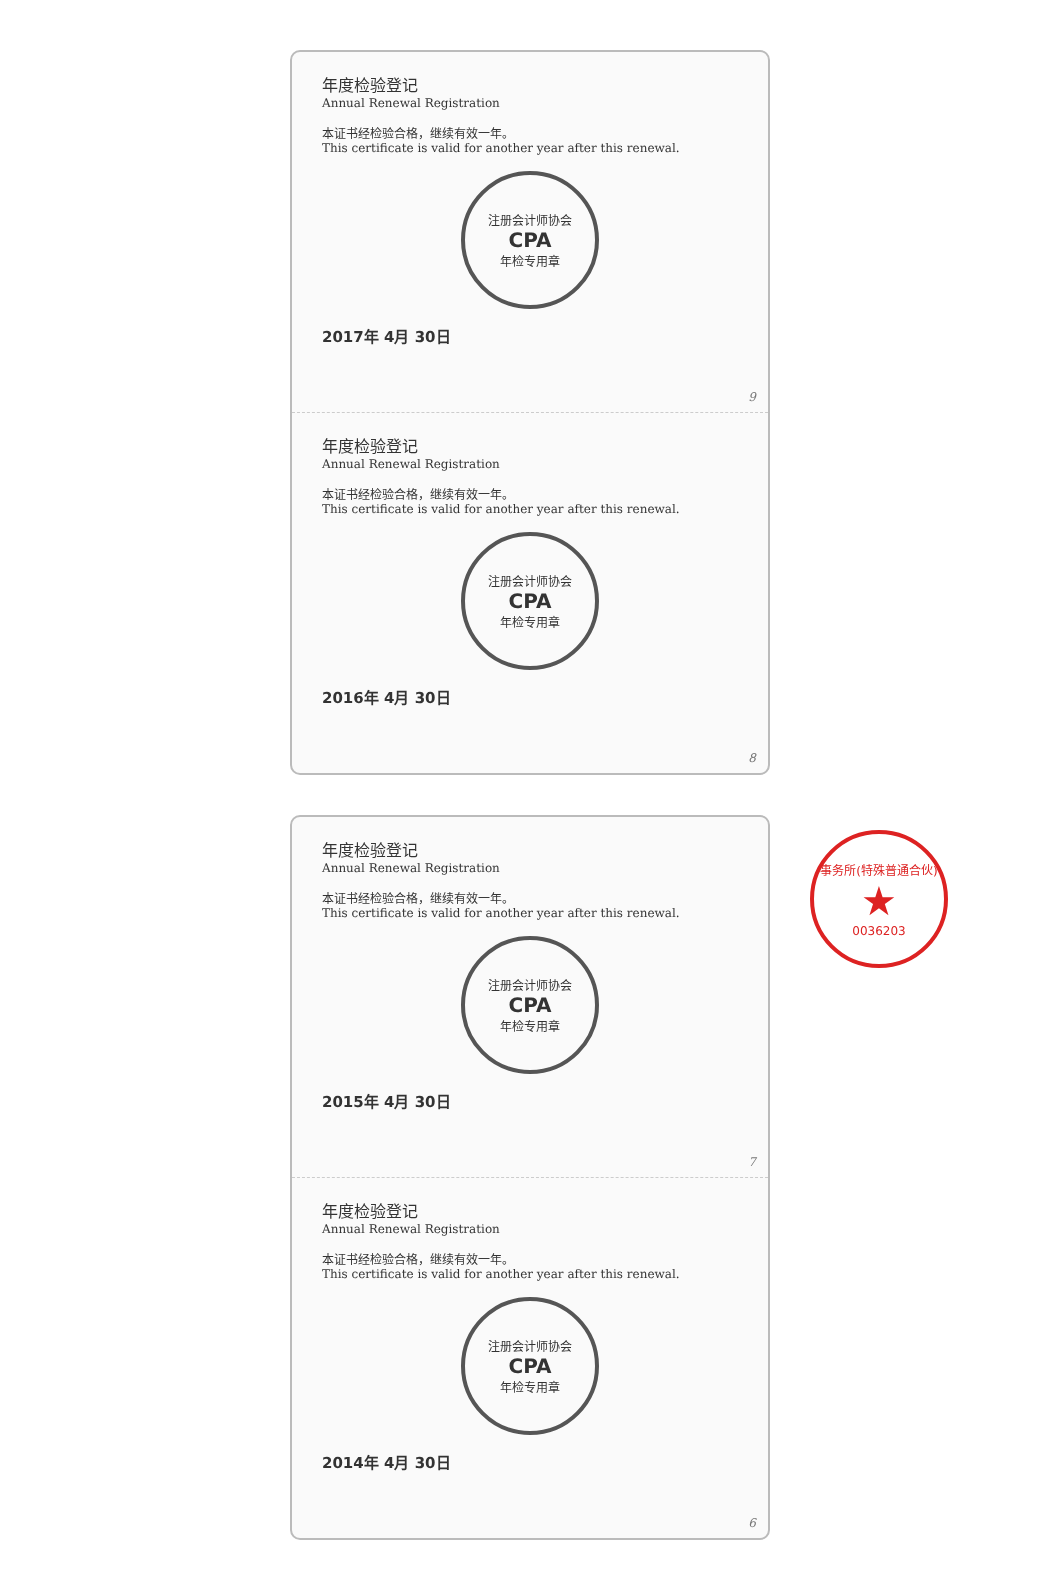年度检验登记
Annual Renewal Registration
本证书经检验合格，继续有效一年。
This certificate is valid for another year after this renewal.
注册会计师协会
CPA
年检专用章
2017年 4月 30日
9
年度检验登记
Annual Renewal Registration
本证书经检验合格，继续有效一年。
This certificate is valid for another year after this renewal.
注册会计师协会
CPA
年检专用章
2016年 4月 30日
8
年度检验登记
Annual Renewal Registration
本证书经检验合格，继续有效一年。
This certificate is valid for another year after this renewal.
注册会计师协会
CPA
年检专用章
2015年 4月 30日
7
年度检验登记
Annual Renewal Registration
本证书经检验合格，继续有效一年。
This certificate is valid for another year after this renewal.
注册会计师协会
CPA
年检专用章
2014年 4月 30日
6
事务所(特殊普通合伙)
★
0036203